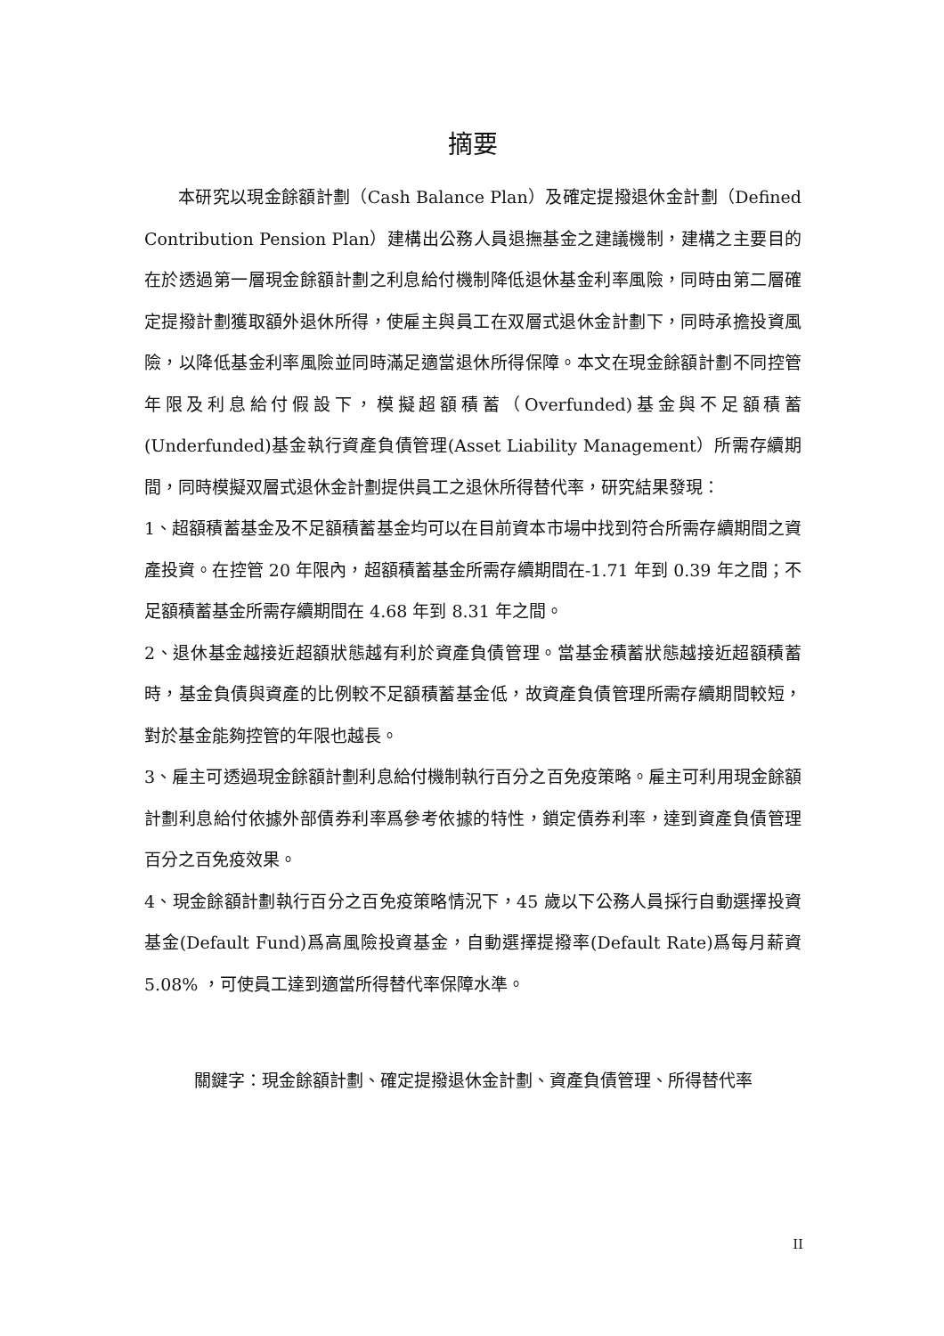摘要
本研究以現金餘額計劃（Cash Balance Plan）及確定提撥退休金計劃（Defined Contribution Pension Plan）建構出公務人員退撫基金之建議機制，建構之主要目的在於透過第一層現金餘額計劃之利息給付機制降低退休基金利率風險，同時由第二層確定提撥計劃獲取額外退休所得，使雇主與員工在双層式退休金計劃下，同時承擔投資風險，以降低基金利率風險並同時滿足適當退休所得保障。本文在現金餘額計劃不同控管年限及利息給付假設下，模擬超額積蓄（Overfunded)基金與不足額積蓄(Underfunded)基金執行資產負債管理(Asset Liability Management）所需存續期間，同時模擬双層式退休金計劃提供員工之退休所得替代率，研究結果發現：
1、超額積蓄基金及不足額積蓄基金均可以在目前資本市場中找到符合所需存續期間之資產投資。在控管 20 年限內，超額積蓄基金所需存續期間在-1.71 年到 0.39 年之間；不足額積蓄基金所需存續期間在 4.68 年到 8.31 年之間。
2、退休基金越接近超額狀態越有利於資產負債管理。當基金積蓄狀態越接近超額積蓄時，基金負債與資產的比例較不足額積蓄基金低，故資產負債管理所需存續期間較短，對於基金能夠控管的年限也越長。
3、雇主可透過現金餘額計劃利息給付機制執行百分之百免疫策略。雇主可利用現金餘額計劃利息給付依據外部債券利率爲參考依據的特性，鎖定債券利率，達到資產負債管理百分之百免疫效果。
4、現金餘額計劃執行百分之百免疫策略情況下，45 歲以下公務人員採行自動選擇投資基金(Default Fund)爲高風險投資基金，自動選擇提撥率(Default Rate)爲每月薪資 5.08% ，可使員工達到適當所得替代率保障水準。
關鍵字：現金餘額計劃、確定提撥退休金計劃、資產負債管理、所得替代率
II